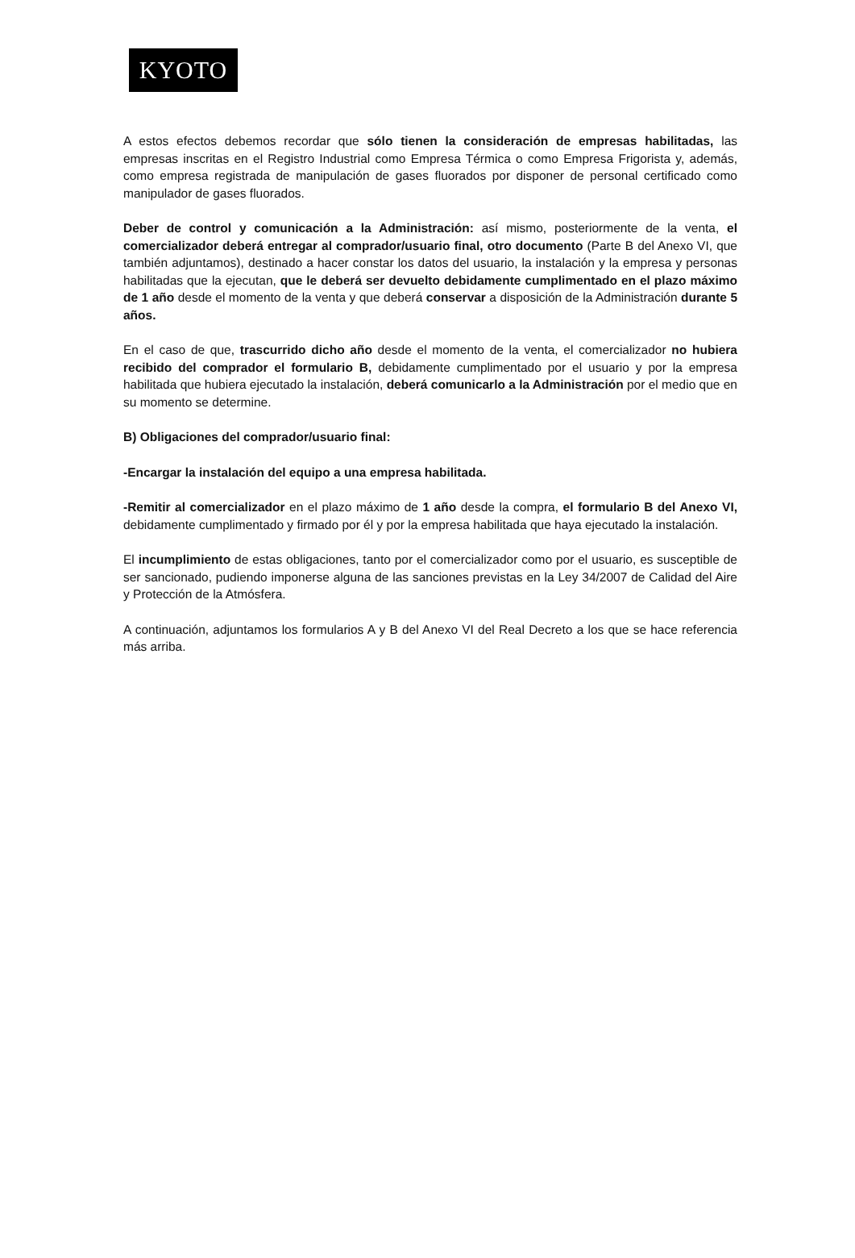KYOTO
A estos efectos debemos recordar que sólo tienen la consideración de empresas habilitadas, las empresas inscritas en el Registro Industrial como Empresa Térmica o como Empresa Frigorista y, además, como empresa registrada de manipulación de gases fluorados por disponer de personal certificado como manipulador de gases fluorados.
Deber de control y comunicación a la Administración: así mismo, posteriormente de la venta, el comercializador deberá entregar al comprador/usuario final, otro documento (Parte B del Anexo VI, que también adjuntamos), destinado a hacer constar los datos del usuario, la instalación y la empresa y personas habilitadas que la ejecutan, que le deberá ser devuelto debidamente cumplimentado en el plazo máximo de 1 año desde el momento de la venta y que deberá conservar a disposición de la Administración durante 5 años.
En el caso de que, trascurrido dicho año desde el momento de la venta, el comercializador no hubiera recibido del comprador el formulario B, debidamente cumplimentado por el usuario y por la empresa habilitada que hubiera ejecutado la instalación, deberá comunicarlo a la Administración por el medio que en su momento se determine.
B) Obligaciones del comprador/usuario final:
-Encargar la instalación del equipo a una empresa habilitada.
-Remitir al comercializador en el plazo máximo de 1 año desde la compra, el formulario B del Anexo VI, debidamente cumplimentado y firmado por él y por la empresa habilitada que haya ejecutado la instalación.
El incumplimiento de estas obligaciones, tanto por el comercializador como por el usuario, es susceptible de ser sancionado, pudiendo imponerse alguna de las sanciones previstas en la Ley 34/2007 de Calidad del Aire y Protección de la Atmósfera.
A continuación, adjuntamos los formularios A y B del Anexo VI del Real Decreto a los que se hace referencia más arriba.